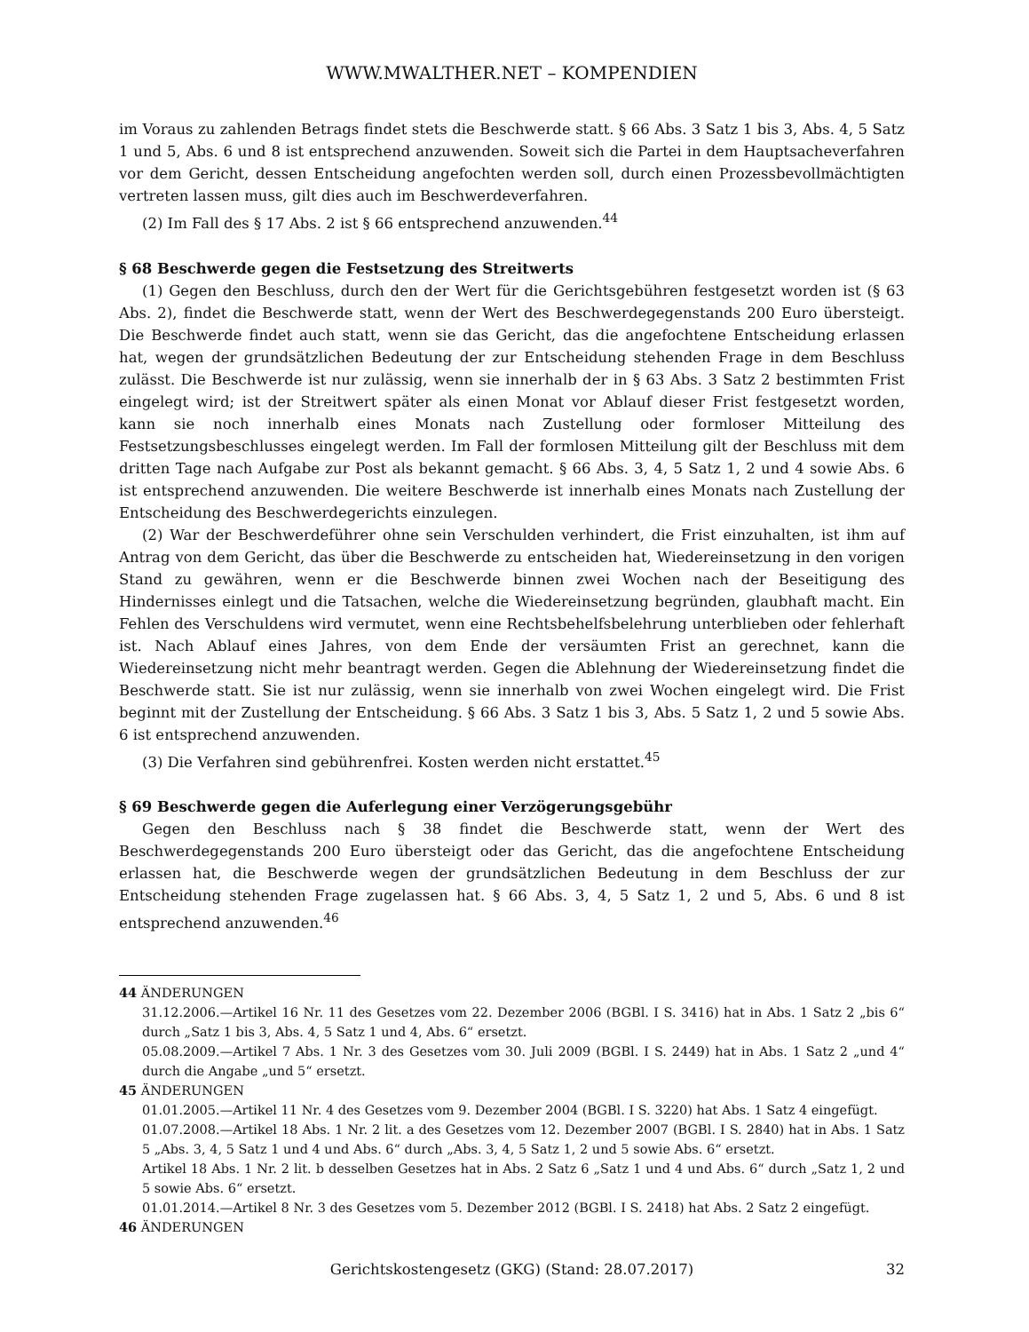WWW.MWALTHER.NET – KOMPENDIEN
im Voraus zu zahlenden Betrags findet stets die Beschwerde statt. § 66 Abs. 3 Satz 1 bis 3, Abs. 4, 5 Satz 1 und 5, Abs. 6 und 8 ist entsprechend anzuwenden. Soweit sich die Partei in dem Hauptsacheverfahren vor dem Gericht, dessen Entscheidung angefochten werden soll, durch einen Prozessbevollmächtigten vertreten lassen muss, gilt dies auch im Beschwerdeverfahren.
(2) Im Fall des § 17 Abs. 2 ist § 66 entsprechend anzuwenden.<sup>44</sup>
§ 68 Beschwerde gegen die Festsetzung des Streitwerts
(1) Gegen den Beschluss, durch den der Wert für die Gerichtsgebühren festgesetzt worden ist (§ 63 Abs. 2), findet die Beschwerde statt, wenn der Wert des Beschwerdegegenstands 200 Euro übersteigt. Die Beschwerde findet auch statt, wenn sie das Gericht, das die angefochtene Entscheidung erlassen hat, wegen der grundsätzlichen Bedeutung der zur Entscheidung stehenden Frage in dem Beschluss zulässt. Die Beschwerde ist nur zulässig, wenn sie innerhalb der in § 63 Abs. 3 Satz 2 bestimmten Frist eingelegt wird; ist der Streitwert später als einen Monat vor Ablauf dieser Frist festgesetzt worden, kann sie noch innerhalb eines Monats nach Zustellung oder formloser Mitteilung des Festsetzungsbeschlusses eingelegt werden. Im Fall der formlosen Mitteilung gilt der Beschluss mit dem dritten Tage nach Aufgabe zur Post als bekannt gemacht. § 66 Abs. 3, 4, 5 Satz 1, 2 und 4 sowie Abs. 6 ist entsprechend anzuwenden. Die weitere Beschwerde ist innerhalb eines Monats nach Zustellung der Entscheidung des Beschwerdegerichts einzulegen.
(2) War der Beschwerdeführer ohne sein Verschulden verhindert, die Frist einzuhalten, ist ihm auf Antrag von dem Gericht, das über die Beschwerde zu entscheiden hat, Wiedereinsetzung in den vorigen Stand zu gewähren, wenn er die Beschwerde binnen zwei Wochen nach der Beseitigung des Hindernisses einlegt und die Tatsachen, welche die Wiedereinsetzung begründen, glaubhaft macht. Ein Fehlen des Verschuldens wird vermutet, wenn eine Rechtsbehelfsbelehrung unterblieben oder fehlerhaft ist. Nach Ablauf eines Jahres, von dem Ende der versäumten Frist an gerechnet, kann die Wiedereinsetzung nicht mehr beantragt werden. Gegen die Ablehnung der Wiedereinsetzung findet die Beschwerde statt. Sie ist nur zulässig, wenn sie innerhalb von zwei Wochen eingelegt wird. Die Frist beginnt mit der Zustellung der Entscheidung. § 66 Abs. 3 Satz 1 bis 3, Abs. 5 Satz 1, 2 und 5 sowie Abs. 6 ist entsprechend anzuwenden.
(3) Die Verfahren sind gebührenfrei. Kosten werden nicht erstattet.<sup>45</sup>
§ 69 Beschwerde gegen die Auferlegung einer Verzögerungsgebühr
Gegen den Beschluss nach § 38 findet die Beschwerde statt, wenn der Wert des Beschwerdegegenstands 200 Euro übersteigt oder das Gericht, das die angefochtene Entscheidung erlassen hat, die Beschwerde wegen der grundsätzlichen Bedeutung in dem Beschluss der zur Entscheidung stehenden Frage zugelassen hat. § 66 Abs. 3, 4, 5 Satz 1, 2 und 5, Abs. 6 und 8 ist entsprechend anzuwenden.<sup>46</sup>
44 ÄNDERUNGEN
31.12.2006.—Artikel 16 Nr. 11 des Gesetzes vom 22. Dezember 2006 (BGBl. I S. 3416) hat in Abs. 1 Satz 2 „bis 6“ durch „Satz 1 bis 3, Abs. 4, 5 Satz 1 und 4, Abs. 6“ ersetzt.
05.08.2009.—Artikel 7 Abs. 1 Nr. 3 des Gesetzes vom 30. Juli 2009 (BGBl. I S. 2449) hat in Abs. 1 Satz 2 „und 4“ durch die Angabe „und 5“ ersetzt.
45 ÄNDERUNGEN
01.01.2005.—Artikel 11 Nr. 4 des Gesetzes vom 9. Dezember 2004 (BGBl. I S. 3220) hat Abs. 1 Satz 4 eingefügt.
01.07.2008.—Artikel 18 Abs. 1 Nr. 2 lit. a des Gesetzes vom 12. Dezember 2007 (BGBl. I S. 2840) hat in Abs. 1 Satz 5 „Abs. 3, 4, 5 Satz 1 und 4 und Abs. 6“ durch „Abs. 3, 4, 5 Satz 1, 2 und 5 sowie Abs. 6“ ersetzt.
Artikel 18 Abs. 1 Nr. 2 lit. b desselben Gesetzes hat in Abs. 2 Satz 6 „Satz 1 und 4 und Abs. 6“ durch „Satz 1, 2 und 5 sowie Abs. 6“ ersetzt.
01.01.2014.—Artikel 8 Nr. 3 des Gesetzes vom 5. Dezember 2012 (BGBl. I S. 2418) hat Abs. 2 Satz 2 eingefügt.
46 ÄNDERUNGEN
Gerichtskostengesetz (GKG) (Stand: 28.07.2017) 32